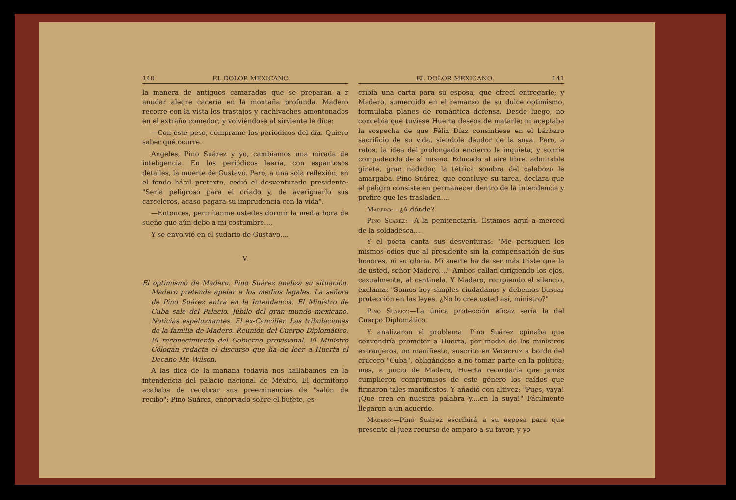140 EL DOLOR MEXICANO.
la manera de antiguos camaradas que se preparan a r anudar alegre cacería en la montaña profunda. Madero recorre con la vista los trastajos y cachivaches amontonados en el extraño comedor; y volviéndose al sirviente le dice:
—Con este peso, cómprame los periódicos del día. Quiero saber qué ocurre.
Angeles, Pino Suárez y yo, cambiamos una mirada de inteligencia. En los periódicos leería, con espantosos detalles, la muerte de Gustavo. Pero, a una sola reflexión, en el fondo hábil pretexto, cedió el desventurado presidente: "Sería peligroso para el criado y, de averiguarlo sus carceleros, acaso pagara su imprudencia con la vida".
—Entonces, permítanme ustedes dormir la media hora de sueño que aún debo a mi costumbre....
Y se envolvió en el sudario de Gustavo....
V.
El optimismo de Madero. Pino Suárez analiza su situación. Madero pretende apelar a los medios legales. La señora de Pino Suárez entra en la Intendencia. El Ministro de Cuba sale del Palacio. Júbilo del gran mundo mexicano. Noticias espeluznantes. El ex-Canciller. Las tribulaciones de la familia de Madero. Reunión del Cuerpo Diplomático. El reconocimiento del Gobierno provisional. El Ministro Cólogan redacta el discurso que ha de leer a Huerta el Decano Mr. Wilson.
A las diez de la mañana todavía nos hallábamos en la intendencia del palacio nacional de México. El dormitorio acababa de recobrar sus preeminencias de "salón de recibo"; Pino Suárez, encorvado sobre el bufete, es-
EL DOLOR MEXICANO. 141
cribía una carta para su esposa, que ofrecí entregarle; y Madero, sumergido en el remanso de su dulce optimismo, formulaba planes de romántica defensa. Desde luego, no concebía que tuviese Huerta deseos de matarle; ni aceptaba la sospecha de que Félix Díaz consintiese en el bárbaro sacrificio de su vida, siéndole deudor de la suya. Pero, a ratos, la idea del prolongado encierro le inquieta; y sonríe compadecido de sí mismo. Educado al aire libre, admirable ginete, gran nadador, la tétrica sombra del calabozo le amargaba. Pino Suárez, que concluye su tarea, declara que el peligro consiste en permanecer dentro de la intendencia y prefire que les trasladen....
Madero:—¿A dónde?
Pino Suarez:—A la penitenciaría. Estamos aquí a merced de la soldadesca....
Y el poeta canta sus desventuras: "Me persiguen los mismos odios que al presidente sin la compensación de sus honores, ni su gloria. Mi suerte ha de ser más triste que la de usted, señor Madero...." Ambos callan dirigiendo los ojos, casualmente, al centinela. Y Madero, rompiendo el silencio, exclama: "Somos hoy simples ciudadanos y debemos buscar protección en las leyes. ¿No lo cree usted así, ministro?"
Pino Suarez:—La única protección eficaz sería la del Cuerpo Diplomático.
Y analizaron el problema. Pino Suárez opinaba que convendría prometer a Huerta, por medio de los ministros extranjeros, un manifiesto, suscrito en Veracruz a bordo del crucero "Cuba", obligándose a no tomar parte en la política; mas, a juicio de Madero, Huerta recordaría que jamás cumplieron compromisos de este género los caídos que firmaron tales manifiestos. Y añadió con altivez: "Pues, vaya! ¡Que crea en nuestra palabra y....en la suya!" Fácilmente llegaron a un acuerdo.
Madero:—Pino Suárez escribirá a su esposa para que presente al juez recurso de amparo a su favor; y yo